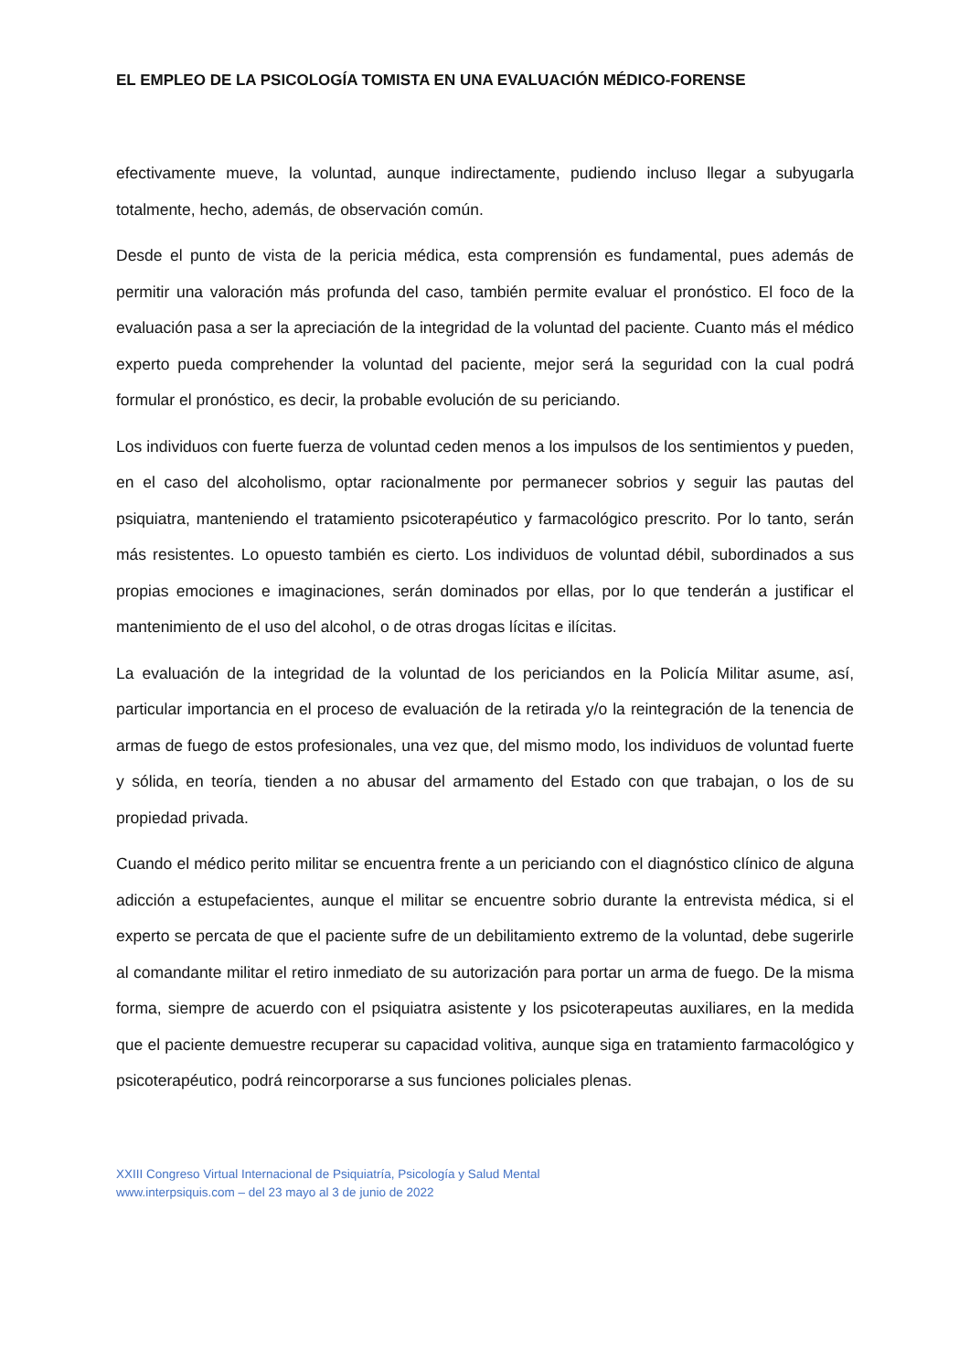EL EMPLEO DE LA PSICOLOGÍA TOMISTA EN UNA EVALUACIÓN MÉDICO-FORENSE
efectivamente mueve, la voluntad, aunque indirectamente, pudiendo incluso llegar a subyugarla totalmente, hecho, además, de observación común.
Desde el punto de vista de la pericia médica, esta comprensión es fundamental, pues además de permitir una valoración más profunda del caso, también permite evaluar el pronóstico. El foco de la evaluación pasa a ser la apreciación de la integridad de la voluntad del paciente. Cuanto más el médico experto pueda comprehender la voluntad del paciente, mejor será la seguridad con la cual podrá formular el pronóstico, es decir, la probable evolución de su periciando.
Los individuos con fuerte fuerza de voluntad ceden menos a los impulsos de los sentimientos y pueden, en el caso del alcoholismo, optar racionalmente por permanecer sobrios y seguir las pautas del psiquiatra, manteniendo el tratamiento psicoterapéutico y farmacológico prescrito. Por lo tanto, serán más resistentes. Lo opuesto también es cierto. Los individuos de voluntad débil, subordinados a sus propias emociones e imaginaciones, serán dominados por ellas, por lo que tenderán a justificar el mantenimiento de el uso del alcohol, o de otras drogas lícitas e ilícitas.
La evaluación de la integridad de la voluntad de los periciandos en la Policía Militar asume, así, particular importancia en el proceso de evaluación de la retirada y/o la reintegración de la tenencia de armas de fuego de estos profesionales, una vez que, del mismo modo, los individuos de voluntad fuerte y sólida, en teoría, tienden a no abusar del armamento del Estado con que trabajan, o los de su propiedad privada.
Cuando el médico perito militar se encuentra frente a un periciando con el diagnóstico clínico de alguna adicción a estupefacientes, aunque el militar se encuentre sobrio durante la entrevista médica, si el experto se percata de que el paciente sufre de un debilitamiento extremo de la voluntad, debe sugerirle al comandante militar el retiro inmediato de su autorización para portar un arma de fuego. De la misma forma, siempre de acuerdo con el psiquiatra asistente y los psicoterapeutas auxiliares, en la medida que el paciente demuestre recuperar su capacidad volitiva, aunque siga en tratamiento farmacológico y psicoterapéutico, podrá reincorporarse a sus funciones policiales plenas.
XXIII Congreso Virtual Internacional de Psiquiatría, Psicología y Salud Mental
www.interpsiquis.com – del 23 mayo al 3 de junio de 2022